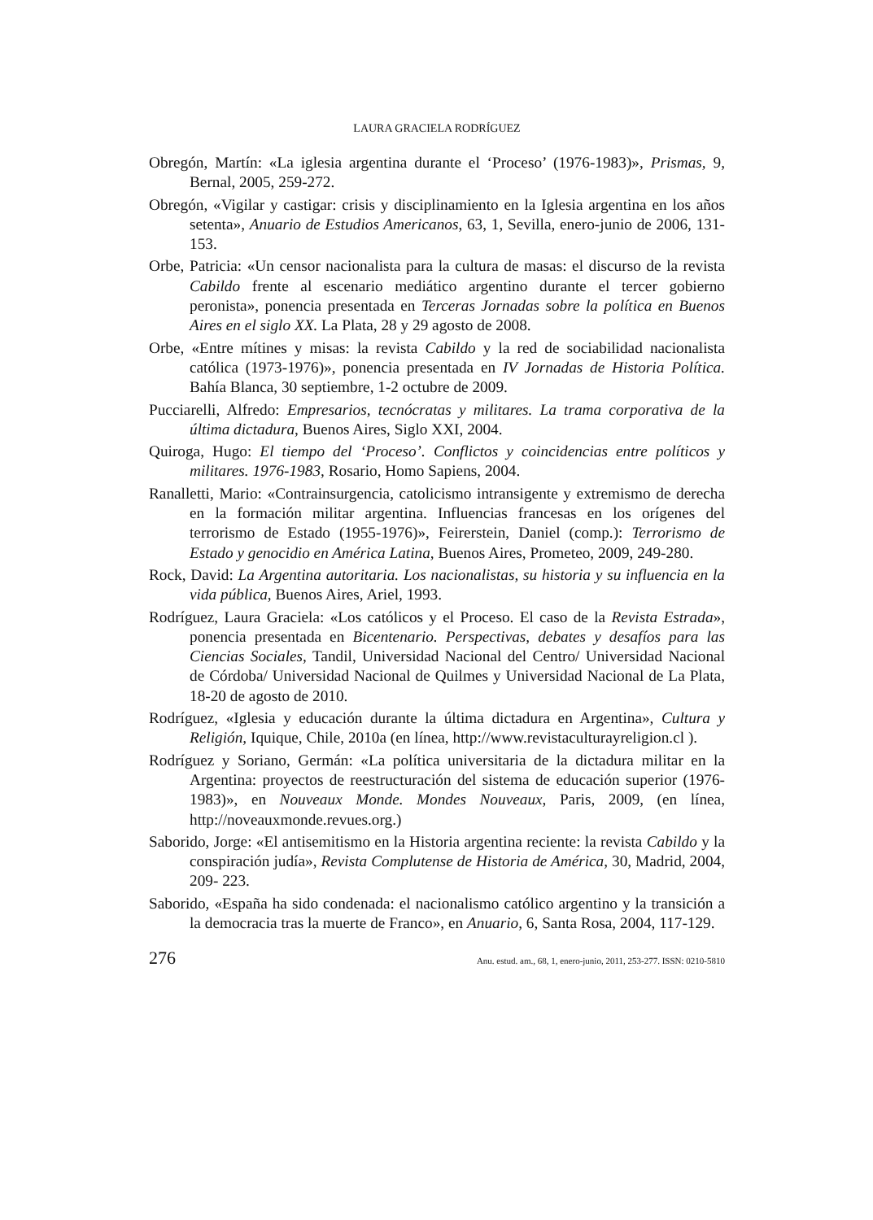LAURA GRACIELA RODRÍGUEZ
Obregón, Martín: «La iglesia argentina durante el ‘Proceso’ (1976-1983)», Prismas, 9, Bernal, 2005, 259-272.
Obregón, «Vigilar y castigar: crisis y disciplinamiento en la Iglesia argentina en los años setenta», Anuario de Estudios Americanos, 63, 1, Sevilla, enero-junio de 2006, 131-153.
Orbe, Patricia: «Un censor nacionalista para la cultura de masas: el discurso de la revista Cabildo frente al escenario mediático argentino durante el tercer gobierno peronista», ponencia presentada en Terceras Jornadas sobre la política en Buenos Aires en el siglo XX. La Plata, 28 y 29 agosto de 2008.
Orbe, «Entre mítines y misas: la revista Cabildo y la red de sociabilidad nacionalista católica (1973-1976)», ponencia presentada en IV Jornadas de Historia Política. Bahía Blanca, 30 septiembre, 1-2 octubre de 2009.
Pucciarelli, Alfredo: Empresarios, tecnócratas y militares. La trama corporativa de la última dictadura, Buenos Aires, Siglo XXI, 2004.
Quiroga, Hugo: El tiempo del ‘Proceso’. Conflictos y coincidencias entre políticos y militares. 1976-1983, Rosario, Homo Sapiens, 2004.
Ranalletti, Mario: «Contrainsurgencia, catolicismo intransigente y extremismo de derecha en la formación militar argentina. Influencias francesas en los orígenes del terrorismo de Estado (1955-1976)», Feirerstein, Daniel (comp.): Terrorismo de Estado y genocidio en América Latina, Buenos Aires, Prometeo, 2009, 249-280.
Rock, David: La Argentina autoritaria. Los nacionalistas, su historia y su influencia en la vida pública, Buenos Aires, Ariel, 1993.
Rodríguez, Laura Graciela: «Los católicos y el Proceso. El caso de la Revista Estrada», ponencia presentada en Bicentenario. Perspectivas, debates y desafíos para las Ciencias Sociales, Tandil, Universidad Nacional del Centro/ Universidad Nacional de Córdoba/ Universidad Nacional de Quilmes y Universidad Nacional de La Plata, 18-20 de agosto de 2010.
Rodríguez, «Iglesia y educación durante la última dictadura en Argentina», Cultura y Religión, Iquique, Chile, 2010a (en línea, http://www.revistaculturayreligion.cl ).
Rodríguez y Soriano, Germán: «La política universitaria de la dictadura militar en la Argentina: proyectos de reestructuración del sistema de educación superior (1976-1983)», en Nouveaux Monde. Mondes Nouveaux, Paris, 2009, (en línea, http://noveauxmonde.revues.org.)
Saborido, Jorge: «El antisemitismo en la Historia argentina reciente: la revista Cabildo y la conspiración judía», Revista Complutense de Historia de América, 30, Madrid, 2004, 209- 223.
Saborido, «España ha sido condenada: el nacionalismo católico argentino y la transición a la democracia tras la muerte de Franco», en Anuario, 6, Santa Rosa, 2004, 117-129.
276 Anu. estud. am., 68, 1, enero-junio, 2011, 253-277. ISSN: 0210-5810